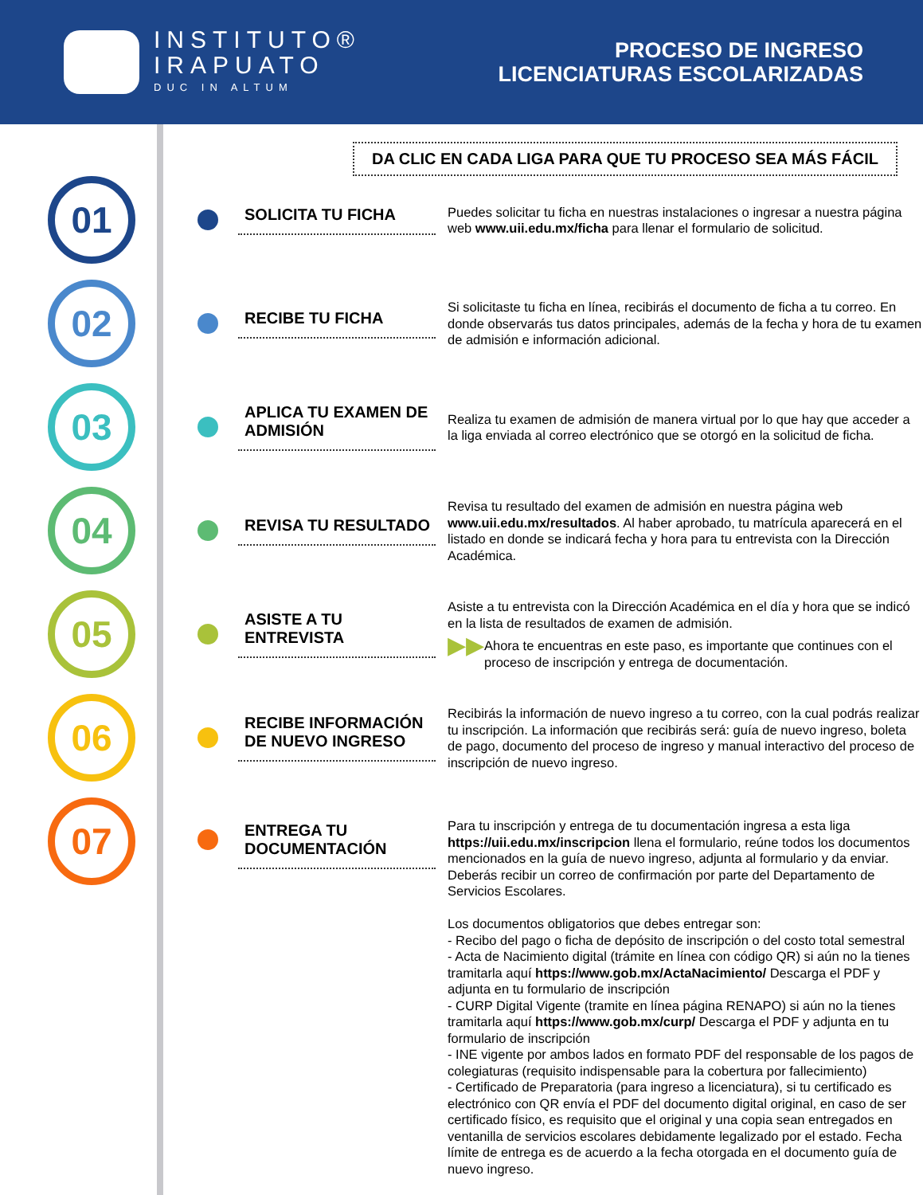INSTITUTO®
IRAPUATO
DUC IN ALTUM
PROCESO DE INGRESO
LICENCIATURAS ESCOLARIZADAS
DA CLIC EN CADA LIGA PARA QUE TU PROCESO SEA MÁS FÁCIL
01
SOLICITA TU FICHA
Puedes solicitar tu ficha en nuestras instalaciones o ingresar a nuestra página web www.uii.edu.mx/ficha para llenar el formulario de solicitud.
02
RECIBE TU FICHA
Si solicitaste tu ficha en línea, recibirás el documento de ficha a tu correo. En donde observarás tus datos principales, además de la fecha y hora de tu examen de admisión e información adicional.
03
APLICA TU EXAMEN DE ADMISIÓN
Realiza tu examen de admisión de manera virtual por lo que hay que acceder a la liga enviada al correo electrónico que se otorgó en la solicitud de ficha.
04
REVISA TU RESULTADO
Revisa tu resultado del examen de admisión en nuestra página web www.uii.edu.mx/resultados. Al haber aprobado, tu matrícula aparecerá en el listado en donde se indicará fecha y hora para tu entrevista con la Dirección Académica.
05
ASISTE A TU ENTREVISTA
Asiste a tu entrevista con la Dirección Académica en el día y hora que se indicó en la lista de resultados de examen de admisión.
▶▶ Ahora te encuentras en este paso, es importante que continues con el proceso de inscripción y entrega de documentación.
06
RECIBE INFORMACIÓN DE NUEVO INGRESO
Recibirás la información de nuevo ingreso a tu correo, con la cual podrás realizar tu inscripción. La información que recibirás será: guía de nuevo ingreso, boleta de pago, documento del proceso de ingreso y manual interactivo del proceso de inscripción de nuevo ingreso.
07
ENTREGA TU DOCUMENTACIÓN
Para tu inscripción y entrega de tu documentación ingresa a esta liga https://uii.edu.mx/inscripcion llena el formulario, reúne todos los documentos mencionados en la guía de nuevo ingreso, adjunta al formulario y da enviar. Deberás recibir un correo de confirmación por parte del Departamento de Servicios Escolares.
Los documentos obligatorios que debes entregar son:
- Recibo del pago o ficha de depósito de inscripción o del costo total semestral
- Acta de Nacimiento digital (trámite en línea con código QR) si aún no la tienes tramitarla aquí https://www.gob.mx/ActaNacimiento/ Descarga el PDF y adjunta en tu formulario de inscripción
- CURP Digital Vigente (tramite en línea página RENAPO) si aún no la tienes tramitarla aquí https://www.gob.mx/curp/ Descarga el PDF y adjunta en tu formulario de inscripción
- INE vigente por ambos lados en formato PDF del responsable de los pagos de colegiaturas (requisito indispensable para la cobertura por fallecimiento)
- Certificado de Preparatoria (para ingreso a licenciatura), si tu certificado es electrónico con QR envía el PDF del documento digital original, en caso de ser certificado físico, es requisito que el original y una copia sean entregados en ventanilla de servicios escolares debidamente legalizado por el estado. Fecha límite de entrega es de acuerdo a la fecha otorgada en el documento guía de nuevo ingreso.